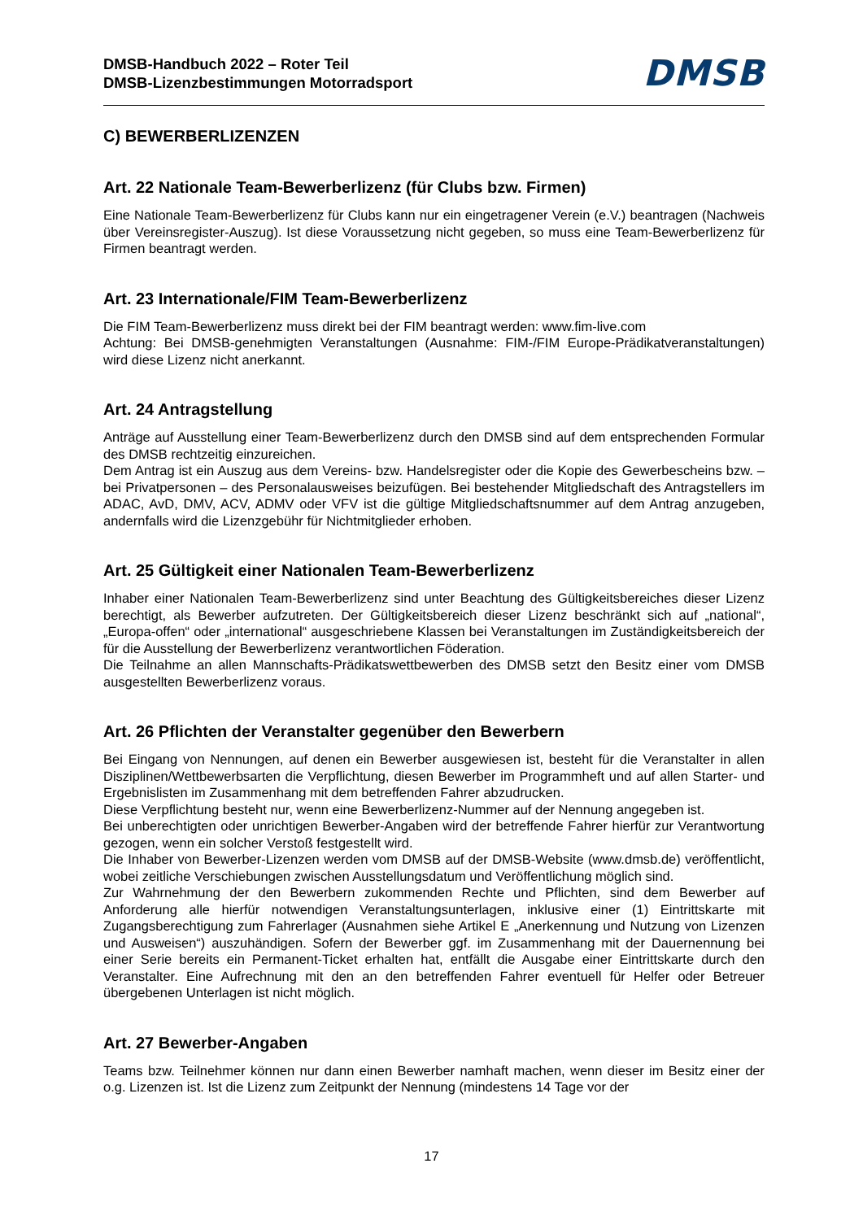DMSB-Handbuch 2022 – Roter Teil
DMSB-Lizenzbestimmungen Motorradsport
DMSB
C) BEWERBERLIZENZEN
Art. 22 Nationale Team-Bewerberlizenz (für Clubs bzw. Firmen)
Eine Nationale Team-Bewerberlizenz für Clubs kann nur ein eingetragener Verein (e.V.) beantragen (Nachweis über Vereinsregister-Auszug). Ist diese Voraussetzung nicht gegeben, so muss eine Team-Bewerberlizenz für Firmen beantragt werden.
Art. 23 Internationale/FIM Team-Bewerberlizenz
Die FIM Team-Bewerberlizenz muss direkt bei der FIM beantragt werden: www.fim-live.com
Achtung: Bei DMSB-genehmigten Veranstaltungen (Ausnahme: FIM-/FIM Europe-Prädikatveranstaltungen) wird diese Lizenz nicht anerkannt.
Art. 24 Antragstellung
Anträge auf Ausstellung einer Team-Bewerberlizenz durch den DMSB sind auf dem entsprechenden Formular des DMSB rechtzeitig einzureichen.
Dem Antrag ist ein Auszug aus dem Vereins- bzw. Handelsregister oder die Kopie des Gewerbescheins bzw. – bei Privatpersonen – des Personalausweises beizufügen. Bei bestehender Mitgliedschaft des Antragstellers im ADAC, AvD, DMV, ACV, ADMV oder VFV ist die gültige Mitgliedschaftsnummer auf dem Antrag anzugeben, andernfalls wird die Lizenzgebühr für Nichtmitglieder erhoben.
Art. 25 Gültigkeit einer Nationalen Team-Bewerberlizenz
Inhaber einer Nationalen Team-Bewerberlizenz sind unter Beachtung des Gültigkeitsbereiches dieser Lizenz berechtigt, als Bewerber aufzutreten. Der Gültigkeitsbereich dieser Lizenz beschränkt sich auf „national“, „Europa-offen“ oder „international“ ausgeschriebene Klassen bei Veranstaltungen im Zuständigkeitsbereich der für die Ausstellung der Bewerberlizenz verantwortlichen Föderation.
Die Teilnahme an allen Mannschafts-Prädikatswettbewerben des DMSB setzt den Besitz einer vom DMSB ausgestellten Bewerberlizenz voraus.
Art. 26 Pflichten der Veranstalter gegenüber den Bewerbern
Bei Eingang von Nennungen, auf denen ein Bewerber ausgewiesen ist, besteht für die Veranstalter in allen Disziplinen/Wettbewerbsarten die Verpflichtung, diesen Bewerber im Programmheft und auf allen Starter- und Ergebnislisten im Zusammenhang mit dem betreffenden Fahrer abzudrucken.
Diese Verpflichtung besteht nur, wenn eine Bewerberlizenz-Nummer auf der Nennung angegeben ist.
Bei unberechtigten oder unrichtigen Bewerber-Angaben wird der betreffende Fahrer hierfür zur Verantwortung gezogen, wenn ein solcher Verstoß festgestellt wird.
Die Inhaber von Bewerber-Lizenzen werden vom DMSB auf der DMSB-Website (www.dmsb.de) veröffentlicht, wobei zeitliche Verschiebungen zwischen Ausstellungsdatum und Veröffentlichung möglich sind.
Zur Wahrnehmung der den Bewerbern zukommenden Rechte und Pflichten, sind dem Bewerber auf Anforderung alle hierfür notwendigen Veranstaltungsunterlagen, inklusive einer (1) Eintrittskarte mit Zugangsberechtigung zum Fahrerlager (Ausnahmen siehe Artikel E „Anerkennung und Nutzung von Lizenzen und Ausweisen“) auszuhändigen. Sofern der Bewerber ggf. im Zusammenhang mit der Dauernennung bei einer Serie bereits ein Permanent-Ticket erhalten hat, entfällt die Ausgabe einer Eintrittskarte durch den Veranstalter. Eine Aufrechnung mit den an den betreffenden Fahrer eventuell für Helfer oder Betreuer übergebenen Unterlagen ist nicht möglich.
Art. 27 Bewerber-Angaben
Teams bzw. Teilnehmer können nur dann einen Bewerber namhaft machen, wenn dieser im Besitz einer der o.g. Lizenzen ist. Ist die Lizenz zum Zeitpunkt der Nennung (mindestens 14 Tage vor der
17